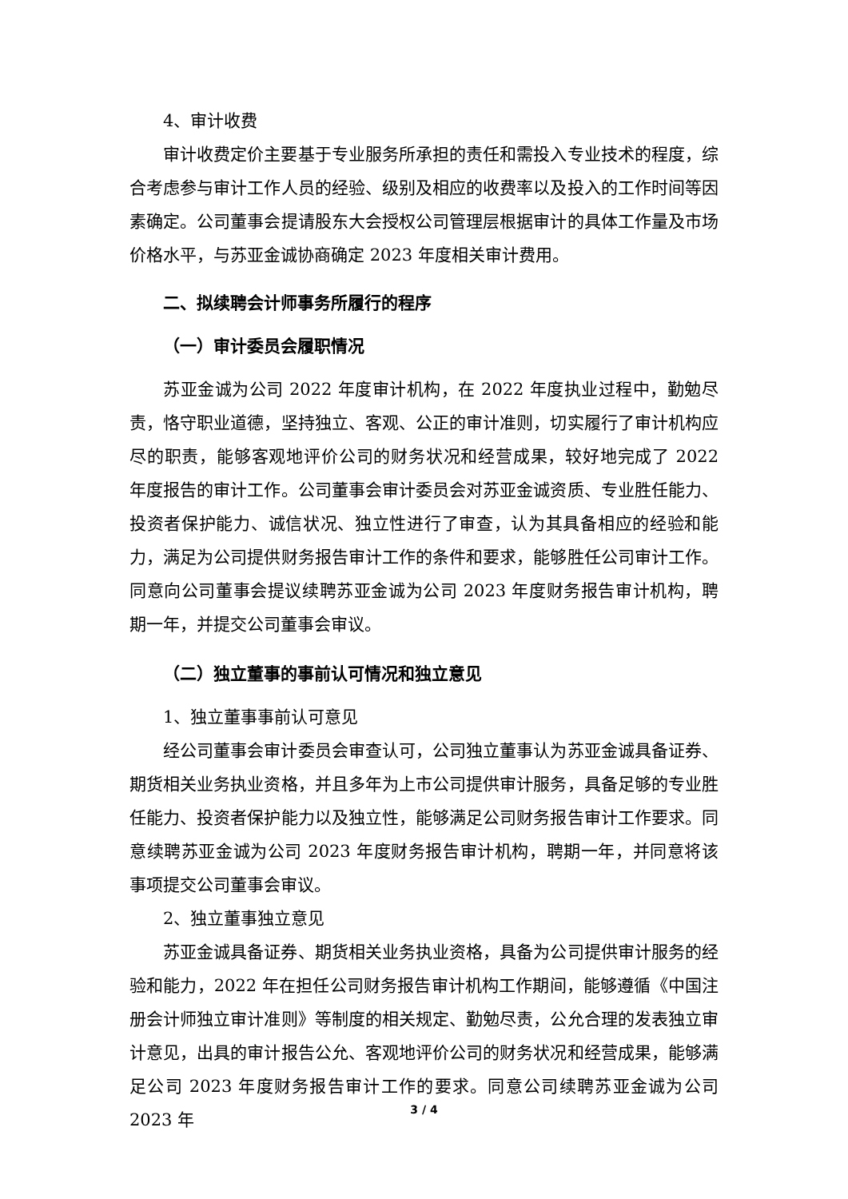4、审计收费
审计收费定价主要基于专业服务所承担的责任和需投入专业技术的程度，综合考虑参与审计工作人员的经验、级别及相应的收费率以及投入的工作时间等因素确定。公司董事会提请股东大会授权公司管理层根据审计的具体工作量及市场价格水平，与苏亚金诚协商确定 2023 年度相关审计费用。
二、拟续聘会计师事务所履行的程序
（一）审计委员会履职情况
苏亚金诚为公司 2022 年度审计机构，在 2022 年度执业过程中，勤勉尽责，恪守职业道德，坚持独立、客观、公正的审计准则，切实履行了审计机构应尽的职责，能够客观地评价公司的财务状况和经营成果，较好地完成了 2022 年度报告的审计工作。公司董事会审计委员会对苏亚金诚资质、专业胜任能力、投资者保护能力、诚信状况、独立性进行了审查，认为其具备相应的经验和能力，满足为公司提供财务报告审计工作的条件和要求，能够胜任公司审计工作。同意向公司董事会提议续聘苏亚金诚为公司 2023 年度财务报告审计机构，聘期一年，并提交公司董事会审议。
（二）独立董事的事前认可情况和独立意见
1、独立董事事前认可意见
经公司董事会审计委员会审查认可，公司独立董事认为苏亚金诚具备证券、期货相关业务执业资格，并且多年为上市公司提供审计服务，具备足够的专业胜任能力、投资者保护能力以及独立性，能够满足公司财务报告审计工作要求。同意续聘苏亚金诚为公司 2023 年度财务报告审计机构，聘期一年，并同意将该事项提交公司董事会审议。
2、独立董事独立意见
苏亚金诚具备证券、期货相关业务执业资格，具备为公司提供审计服务的经验和能力，2022 年在担任公司财务报告审计机构工作期间，能够遵循《中国注册会计师独立审计准则》等制度的相关规定、勤勉尽责，公允合理的发表独立审计意见，出具的审计报告公允、客观地评价公司的财务状况和经营成果，能够满足公司 2023 年度财务报告审计工作的要求。同意公司续聘苏亚金诚为公司 2023 年
3 / 4